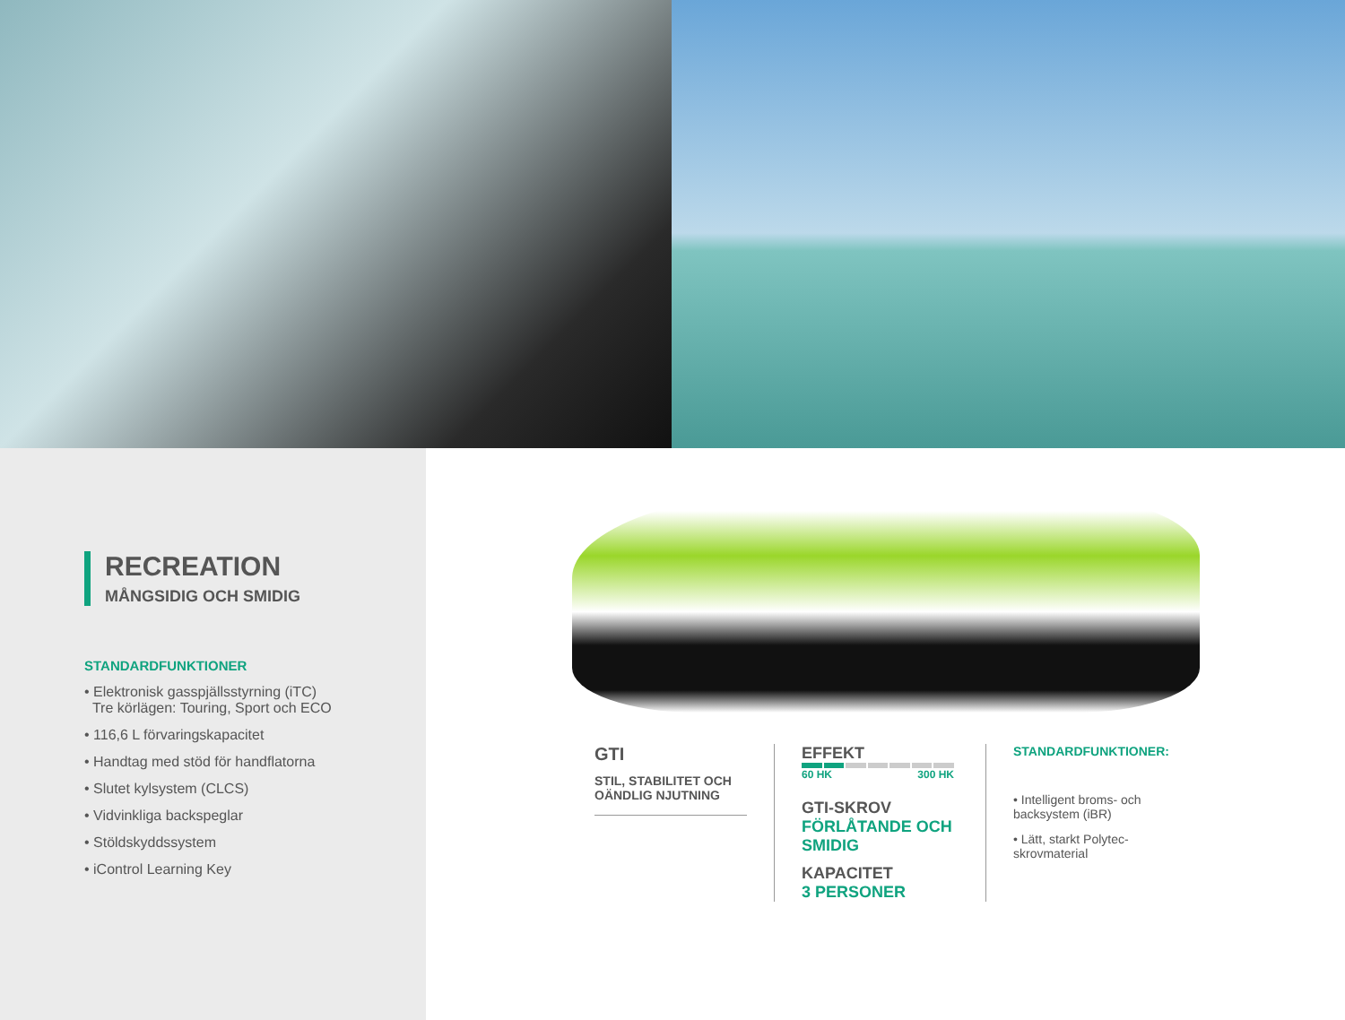RECREATION
MÅNGSIDIG OCH SMIDIG
STANDARDFUNKTIONER
• Elektronisk gasspjällsstyrning (iTC)
Tre körlägen: Touring, Sport och ECO
• 116,6 L förvaringskapacitet
• Handtag med stöd för handflatorna
• Slutet kylsystem (CLCS)
• Vidvinkliga backspeglar
• Stöldskyddssystem
• iControl Learning Key
GTI
STIL, STABILITET OCH
OÄNDLIG NJUTNING
EFFEKT
60 HK 300 HK
GTI-SKROV
FÖRLÅTANDE OCH
SMIDIG
KAPACITET
3 PERSONER
STANDARDFUNKTIONER:
• Intelligent broms- och backsystem (iBR)
• Lätt, starkt Polytec-skrovmaterial